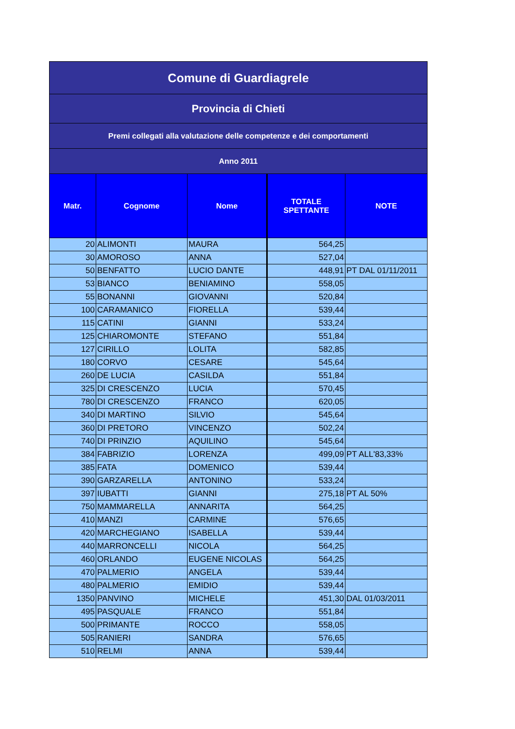| Comune di Guardiagrele | | | | |
| Provincia di Chieti | | | | |
| Premi collegati alla valutazione delle competenze e dei comportamenti | | | | |
| Anno 2011 | | | | |
| Matr. | Cognome | Nome | TOTALE SPETTANTE | NOTE |
| 20 | ALIMONTI | MAURA | 564,25 | |
| 30 | AMOROSO | ANNA | 527,04 | |
| 50 | BENFATTO | LUCIO DANTE | 448,91 | PT DAL 01/11/2011 |
| 53 | BIANCO | BENIAMINO | 558,05 | |
| 55 | BONANNI | GIOVANNI | 520,84 | |
| 100 | CARAMANICO | FIORELLA | 539,44 | |
| 115 | CATINI | GIANNI | 533,24 | |
| 125 | CHIAROMONTE | STEFANO | 551,84 | |
| 127 | CIRILLO | LOLITA | 582,85 | |
| 180 | CORVO | CESARE | 545,64 | |
| 260 | DE LUCIA | CASILDA | 551,84 | |
| 325 | DI CRESCENZO | LUCIA | 570,45 | |
| 780 | DI CRESCENZO | FRANCO | 620,05 | |
| 340 | DI MARTINO | SILVIO | 545,64 | |
| 360 | DI PRETORO | VINCENZO | 502,24 | |
| 740 | DI PRINZIO | AQUILINO | 545,64 | |
| 384 | FABRIZIO | LORENZA | 499,09 | PT ALL'83,33% |
| 385 | FATA | DOMENICO | 539,44 | |
| 390 | GARZARELLA | ANTONINO | 533,24 | |
| 397 | IUBATTI | GIANNI | 275,18 | PT AL 50% |
| 750 | MAMMARELLA | ANNARITA | 564,25 | |
| 410 | MANZI | CARMINE | 576,65 | |
| 420 | MARCHEGIANO | ISABELLA | 539,44 | |
| 440 | MARRONCELLI | NICOLA | 564,25 | |
| 460 | ORLANDO | EUGENE NICOLAS | 564,25 | |
| 470 | PALMERIO | ANGELA | 539,44 | |
| 480 | PALMERIO | EMIDIO | 539,44 | |
| 1350 | PANVINO | MICHELE | 451,30 | DAL 01/03/2011 |
| 495 | PASQUALE | FRANCO | 551,84 | |
| 500 | PRIMANTE | ROCCO | 558,05 | |
| 505 | RANIERI | SANDRA | 576,65 | |
| 510 | RELMI | ANNA | 539,44 | |